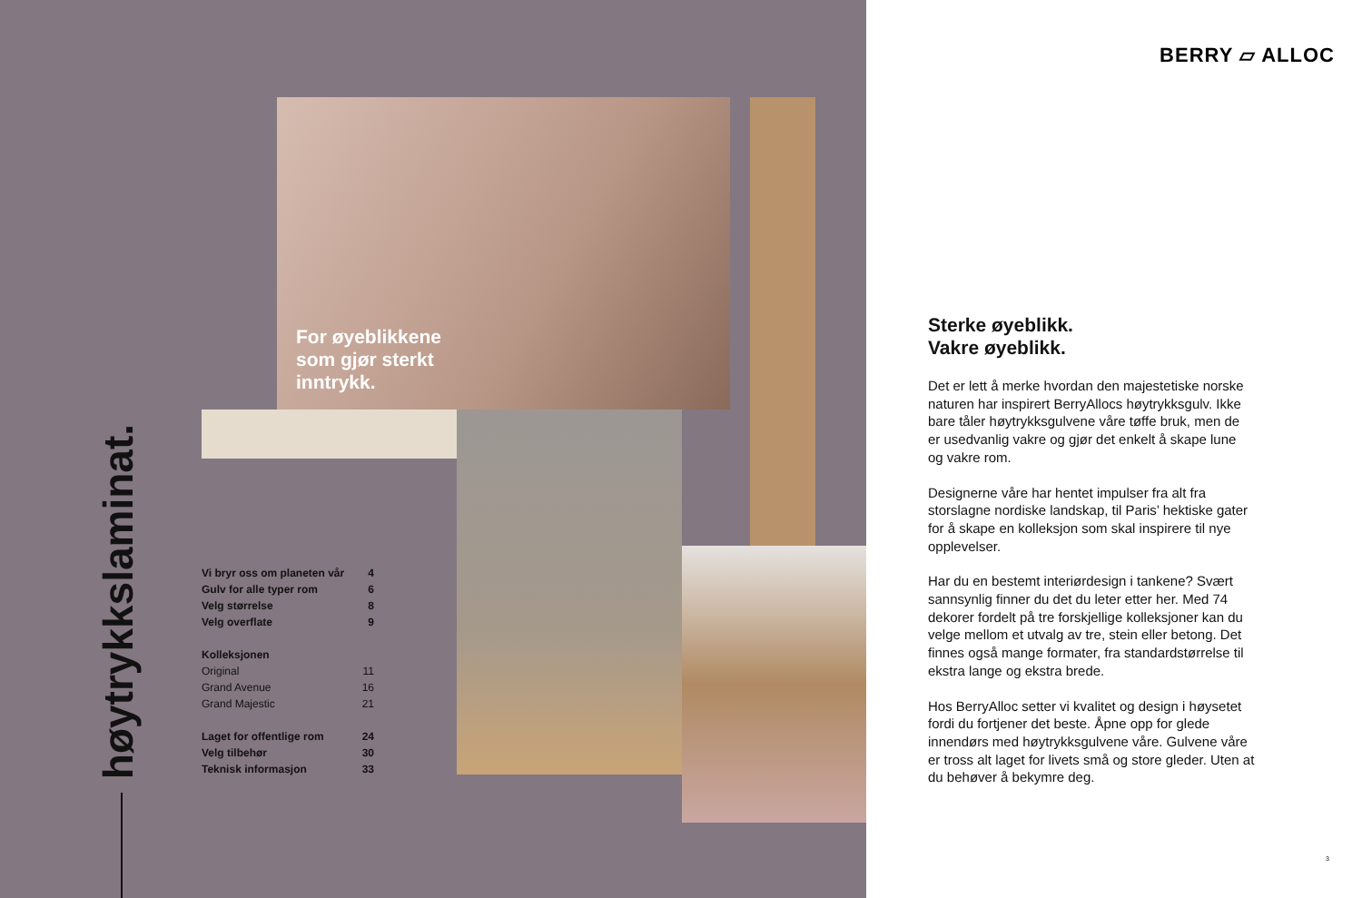høytrykkslaminat.
For øyeblikkene som gjør sterkt inntrykk.
Vi bryr oss om planeten vår 4
Gulv for alle typer rom 6
Velg størrelse 8
Velg overflate 9
Kolleksjonen
Original 11
Grand Avenue 16
Grand Majestic 21
Laget for offentlige rom 24
Velg tilbehør 30
Teknisk informasjon 33
BERRY ▱ ALLOC
Sterke øyeblikk.
Vakre øyeblikk.
Det er lett å merke hvordan den majestetiske norske naturen har inspirert BerryAllocs høytrykksgulv. Ikke bare tåler høytrykksgulvene våre tøffe bruk, men de er usedvanlig vakre og gjør det enkelt å skape lune og vakre rom.
Designerne våre har hentet impulser fra alt fra storslagne nordiske landskap, til Paris’ hektiske gater for å skape en kolleksjon som skal inspirere til nye opplevelser.
Har du en bestemt interiørdesign i tankene? Svært sannsynlig finner du det du leter etter her. Med 74 dekorer fordelt på tre forskjellige kolleksjoner kan du velge mellom et utvalg av tre, stein eller betong. Det finnes også mange formater, fra standardstørrelse til ekstra lange og ekstra brede.
Hos BerryAlloc setter vi kvalitet og design i høysetet fordi du fortjener det beste. Åpne opp for glede innendørs med høytrykksgulvene våre. Gulvene våre er tross alt laget for livets små og store gleder. Uten at du behøver å bekymre deg.
3